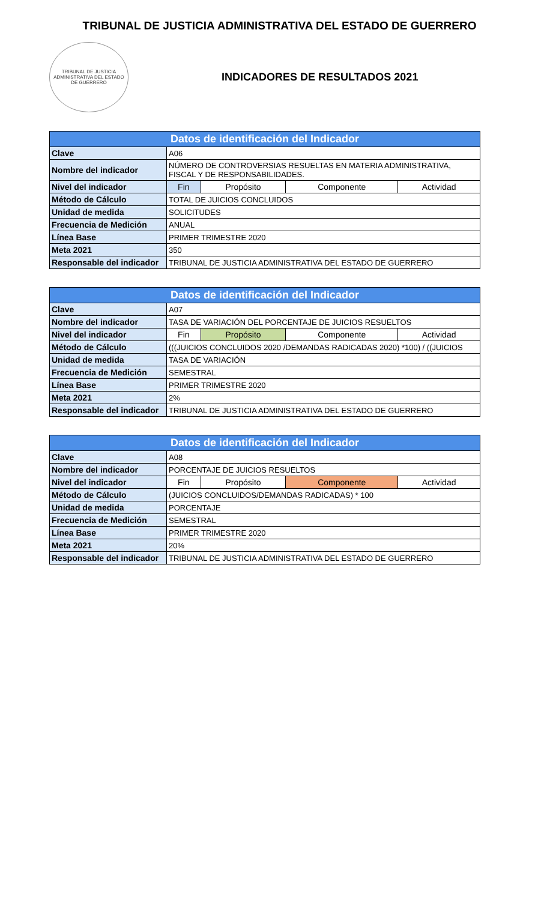TRIBUNAL DE JUSTICIA ADMINISTRATIVA DEL ESTADO DE GUERRERO
TRIBUNAL DE JUSTICIA ADMINISTRATIVA DEL ESTADO DE GUERRERO
INDICADORES DE RESULTADOS 2021
| Datos de identificación del Indicador | | | | |
| --- | --- | --- | --- | --- |
| Clave | A06 | | | |
| Nombre del indicador | NÚMERO DE CONTROVERSIAS RESUELTAS EN MATERIA ADMINISTRATIVA, FISCAL Y DE RESPONSABILIDADES. | | | |
| Nivel del indicador | Fin | Propósito | Componente | Actividad |
| Método de Cálculo | TOTAL DE JUICIOS CONCLUIDOS | | | |
| Unidad de medida | SOLICITUDES | | | |
| Frecuencia de Medición | ANUAL | | | |
| Línea Base | PRIMER TRIMESTRE 2020 | | | |
| Meta 2021 | 350 | | | |
| Responsable del indicador | TRIBUNAL DE JUSTICIA ADMINISTRATIVA DEL ESTADO DE GUERRERO | | | |
| Datos de identificación del Indicador | | | | |
| --- | --- | --- | --- | --- |
| Clave | A07 | | | |
| Nombre del indicador | TASA DE VARIACIÓN DEL PORCENTAJE DE JUICIOS RESUELTOS | | | |
| Nivel del indicador | Fin | Propósito | Componente | Actividad |
| Método de Cálculo | (((JUICIOS CONCLUIDOS 2020 /DEMANDAS RADICADAS 2020) *100) / ((JUICIOS | | | |
| Unidad de medida | TASA DE VARIACIÓN | | | |
| Frecuencia de Medición | SEMESTRAL | | | |
| Línea Base | PRIMER TRIMESTRE 2020 | | | |
| Meta 2021 | 2% | | | |
| Responsable del indicador | TRIBUNAL DE JUSTICIA ADMINISTRATIVA DEL ESTADO DE GUERRERO | | | |
| Datos de identificación del Indicador | | | | |
| --- | --- | --- | --- | --- |
| Clave | A08 | | | |
| Nombre del indicador | PORCENTAJE DE JUICIOS RESUELTOS | | | |
| Nivel del indicador | Fin | Propósito | Componente | Actividad |
| Método de Cálculo | (JUICIOS CONCLUIDOS/DEMANDAS RADICADAS) * 100 | | | |
| Unidad de medida | PORCENTAJE | | | |
| Frecuencia de Medición | SEMESTRAL | | | |
| Línea Base | PRIMER TRIMESTRE 2020 | | | |
| Meta 2021 | 20% | | | |
| Responsable del indicador | TRIBUNAL DE JUSTICIA ADMINISTRATIVA DEL ESTADO DE GUERRERO | | | |